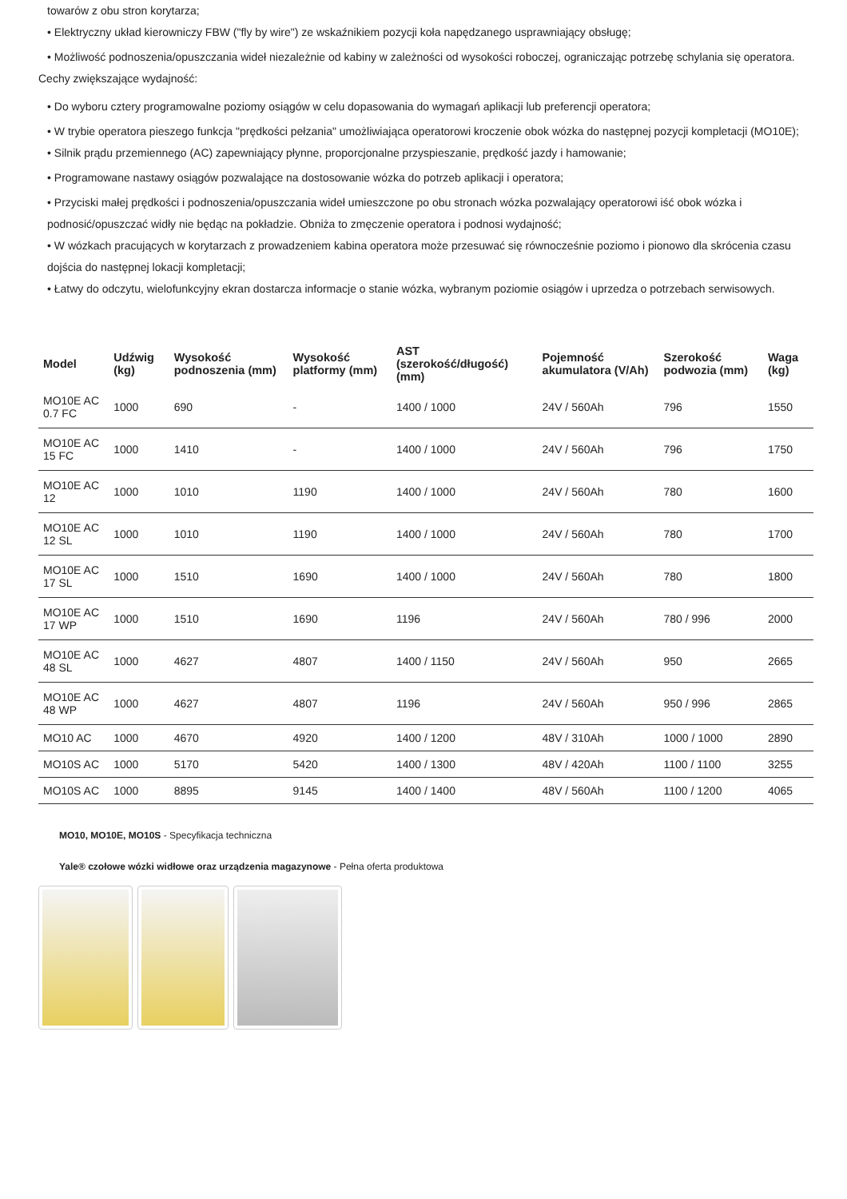towarów z obu stron korytarza;
• Elektryczny układ kierowniczy FBW ("fly by wire") ze wskaźnikiem pozycji koła napędzanego usprawniający obsługę;
• Możliwość podnoszenia/opuszczania wideł niezależnie od kabiny w zależności od wysokości roboczej, ograniczając potrzebę schylania się operatora.
Cechy zwiększające wydajność:
• Do wyboru cztery programowalne poziomy osiągów w celu dopasowania do wymagań aplikacji lub preferencji operatora;
• W trybie operatora pieszego funkcja "prędkości pełzania" umożliwiająca operatorowi kroczenie obok wózka do następnej pozycji kompletacji (MO10E);
• Silnik prądu przemiennego (AC) zapewniający płynne, proporcjonalne przyspieszanie, prędkość jazdy i hamowanie;
• Programowane nastawy osiągów pozwalające na dostosowanie wózka do potrzeb aplikacji i operatora;
• Przyciski małej prędkości i podnoszenia/opuszczania wideł umieszczone po obu stronach wózka pozwalający operatorowi iść obok wózka i podnosić/opuszczać widły nie będąc na pokładzie. Obniża to zmęczenie operatora i podnosi wydajność;
• W wózkach pracujących w korytarzach z prowadzeniem kabina operatora może przesuwać się równocześnie poziomo i pionowo dla skrócenia czasu dojścia do następnej lokacji kompletacji;
• Łatwy do odczytu, wielofunkcyjny ekran dostarcza informacje o stanie wózka, wybranym poziomie osiągów i uprzedza o potrzebach serwisowych.
| Model | Udźwig (kg) | Wysokość podnoszenia (mm) | Wysokość platformy (mm) | AST (szerokość/długość) (mm) | Pojemność akumulatora (V/Ah) | Szerokość podwozia (mm) | Waga (kg) |
| --- | --- | --- | --- | --- | --- | --- | --- |
| MO10E AC 0.7 FC | 1000 | 690 | - | 1400 / 1000 | 24V / 560Ah | 796 | 1550 |
| MO10E AC 15 FC | 1000 | 1410 | - | 1400 / 1000 | 24V / 560Ah | 796 | 1750 |
| MO10E AC 12 | 1000 | 1010 | 1190 | 1400 / 1000 | 24V / 560Ah | 780 | 1600 |
| MO10E AC 12 SL | 1000 | 1010 | 1190 | 1400 / 1000 | 24V / 560Ah | 780 | 1700 |
| MO10E AC 17 SL | 1000 | 1510 | 1690 | 1400 / 1000 | 24V / 560Ah | 780 | 1800 |
| MO10E AC 17 WP | 1000 | 1510 | 1690 | 1196 | 24V / 560Ah | 780 / 996 | 2000 |
| MO10E AC 48 SL | 1000 | 4627 | 4807 | 1400 / 1150 | 24V / 560Ah | 950 | 2665 |
| MO10E AC 48 WP | 1000 | 4627 | 4807 | 1196 | 24V / 560Ah | 950 / 996 | 2865 |
| MO10 AC | 1000 | 4670 | 4920 | 1400 / 1200 | 48V / 310Ah | 1000 / 1000 | 2890 |
| MO10S AC | 1000 | 5170 | 5420 | 1400 / 1300 | 48V / 420Ah | 1100 / 1100 | 3255 |
| MO10S AC | 1000 | 8895 | 9145 | 1400 / 1400 | 48V / 560Ah | 1100 / 1200 | 4065 |
MO10, MO10E, MO10S - Specyfikacja techniczna
Yale® czołowe wózki widłowe oraz urządzenia magazynowe - Pełna oferta produktowa